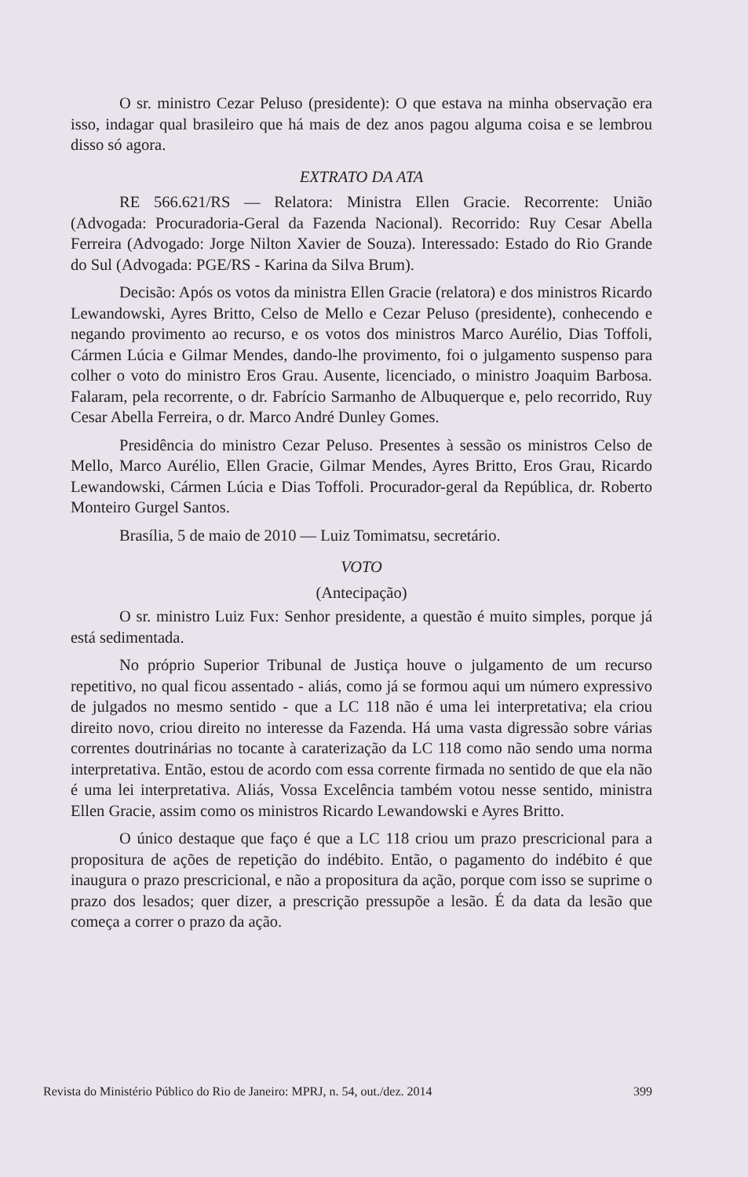O sr. ministro Cezar Peluso (presidente): O que estava na minha observação era isso, indagar qual brasileiro que há mais de dez anos pagou alguma coisa e se lembrou disso só agora.
EXTRATO DA ATA
RE 566.621/RS — Relatora: Ministra Ellen Gracie. Recorrente: União (Advogada: Procuradoria-Geral da Fazenda Nacional). Recorrido: Ruy Cesar Abella Ferreira (Advogado: Jorge Nilton Xavier de Souza). Interessado: Estado do Rio Grande do Sul (Advogada: PGE/RS - Karina da Silva Brum).
Decisão: Após os votos da ministra Ellen Gracie (relatora) e dos ministros Ricardo Lewandowski, Ayres Britto, Celso de Mello e Cezar Peluso (presidente), conhecendo e negando provimento ao recurso, e os votos dos ministros Marco Aurélio, Dias Toffoli, Cármen Lúcia e Gilmar Mendes, dando-lhe provimento, foi o julgamento suspenso para colher o voto do ministro Eros Grau. Ausente, licenciado, o ministro Joaquim Barbosa. Falaram, pela recorrente, o dr. Fabrício Sarmanho de Albuquerque e, pelo recorrido, Ruy Cesar Abella Ferreira, o dr. Marco André Dunley Gomes.
Presidência do ministro Cezar Peluso. Presentes à sessão os ministros Celso de Mello, Marco Aurélio, Ellen Gracie, Gilmar Mendes, Ayres Britto, Eros Grau, Ricardo Lewandowski, Cármen Lúcia e Dias Toffoli. Procurador-geral da República, dr. Roberto Monteiro Gurgel Santos.
Brasília, 5 de maio de 2010 — Luiz Tomimatsu, secretário.
VOTO
(Antecipação)
O sr. ministro Luiz Fux: Senhor presidente, a questão é muito simples, porque já está sedimentada.
No próprio Superior Tribunal de Justiça houve o julgamento de um recurso repetitivo, no qual ficou assentado - aliás, como já se formou aqui um número expressivo de julgados no mesmo sentido - que a LC 118 não é uma lei interpretativa; ela criou direito novo, criou direito no interesse da Fazenda. Há uma vasta digressão sobre várias correntes doutrinárias no tocante à caraterização da LC 118 como não sendo uma norma interpretativa. Então, estou de acordo com essa corrente firmada no sentido de que ela não é uma lei interpretativa. Aliás, Vossa Excelência também votou nesse sentido, ministra Ellen Gracie, assim como os ministros Ricardo Lewandowski e Ayres Britto.
O único destaque que faço é que a LC 118 criou um prazo prescricional para a propositura de ações de repetição do indébito. Então, o pagamento do indébito é que inaugura o prazo prescricional, e não a propositura da ação, porque com isso se suprime o prazo dos lesados; quer dizer, a prescrição pressupõe a lesão. É da data da lesão que começa a correr o prazo da ação.
Revista do Ministério Público do Rio de Janeiro: MPRJ, n. 54, out./dez. 2014 399